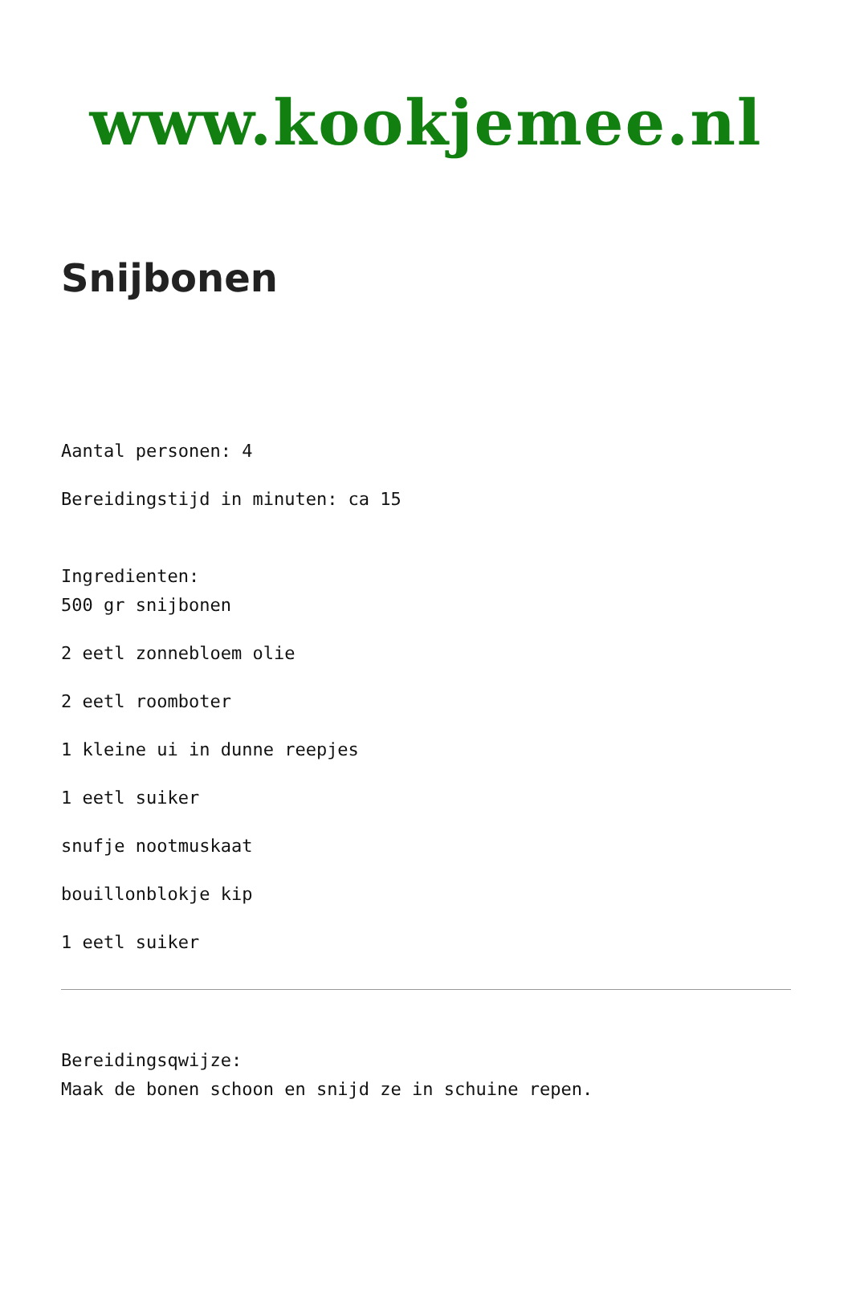www.kookjemee.nl
Snijbonen
Aantal personen: 4
Bereidingstijd in minuten: ca 15
Ingredienten:
500 gr snijbonen
2 eetl zonnebloem olie
2 eetl roomboter
1 kleine ui in dunne reepjes
1 eetl suiker
snufje nootmuskaat
bouillonblokje kip
1 eetl suiker
Bereidingsqwijze:
Maak de bonen schoon en snijd ze in schuine repen.